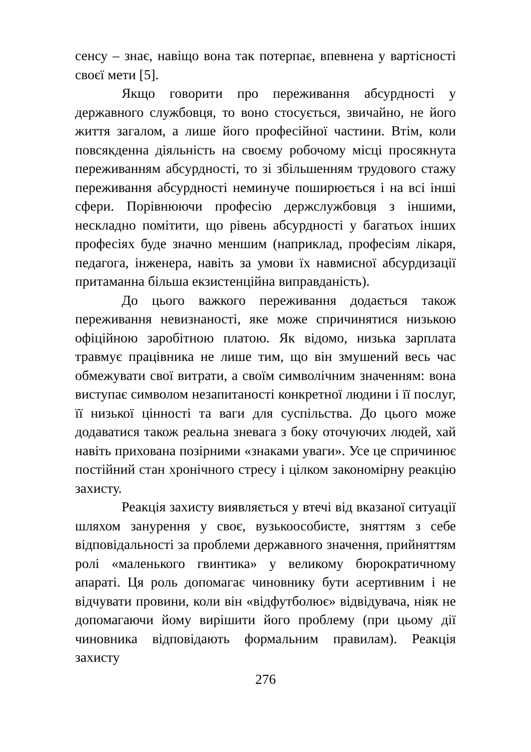сенсу – знає, навіщо вона так потерпає, впевнена у вартісності своєї мети [5].
Якщо говорити про переживання абсурдності у державного службовця, то воно стосується, звичайно, не його життя загалом, а лише його професійної частини. Втім, коли повсякденна діяльність на своєму робочому місці просякнута переживанням абсурдності, то зі збільшенням трудового стажу переживання абсурдності неминуче поширюється і на всі інші сфери. Порівнюючи професію держслужбовця з іншими, нескладно помітити, що рівень абсурдності у багатьох інших професіях буде значно меншим (наприклад, професіям лікаря, педагога, інженера, навіть за умови їх навмисної абсурдизації притаманна більша екзистенційна виправданість).
До цього важкого переживання додається також переживання невизнаності, яке може спричинятися низькою офіційною заробітною платою. Як відомо, низька зарплата травмує працівника не лише тим, що він змушений весь час обмежувати свої витрати, а своїм символічним значенням: вона виступає символом незапитаності конкретної людини і її послуг, її низької цінності та ваги для суспільства. До цього може додаватися також реальна зневага з боку оточуючих людей, хай навіть прихована позірними «знаками уваги». Усе це спричинює постійний стан хронічного стресу і цілком закономірну реакцію захисту.
Реакція захисту виявляється у втечі від вказаної ситуації шляхом занурення у своє, вузькоособисте, зняттям з себе відповідальності за проблеми державного значення, прийняттям ролі «маленького гвинтика» у великому бюрократичному апараті. Ця роль допомагає чиновнику бути асертивним і не відчувати провини, коли він «відфутболює» відвідувача, ніяк не допомагаючи йому вирішити його проблему (при цьому дії чиновника відповідають формальним правилам). Реакція захисту
276